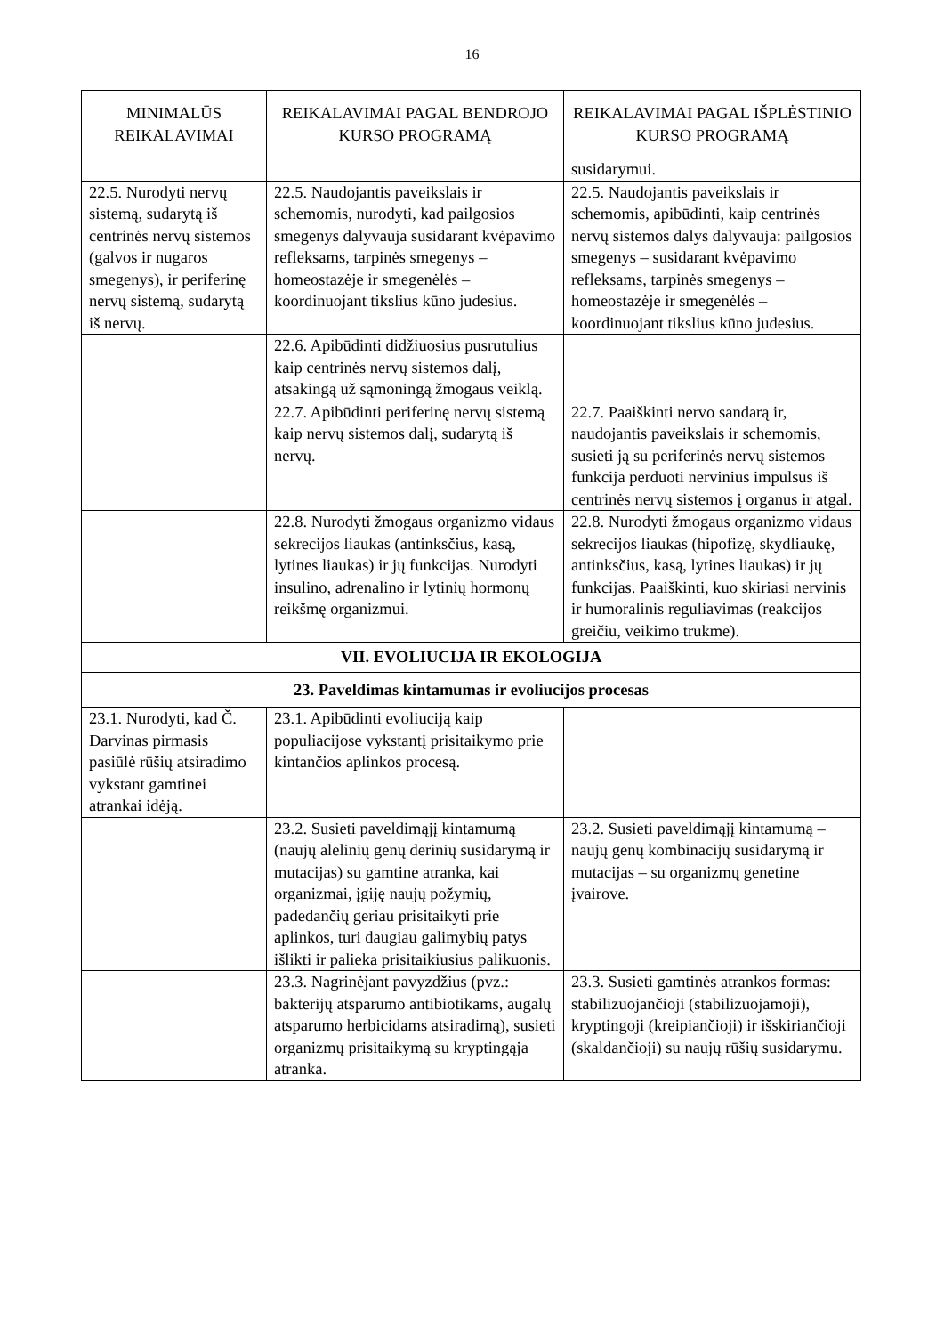16
| MINIMALŪS REIKALAVIMAI | REIKALAVIMAI PAGAL BENDROJO KURSO PROGRAMĄ | REIKALAVIMAI PAGAL IŠPLĖSTINIO KURSO PROGRAMĄ |
| --- | --- | --- |
| | | susidarymui. |
| 22.5. Nurodyti nervų sistemą, sudarytą iš centrinės nervų sistemos (galvos ir nugaros smegenys), ir periferinę nervų sistemą, sudarytą iš nervų. | 22.5. Naudojantis paveikslais ir schemomis, nurodyti, kad pailgosios smegenys dalyvauja susidarant kvėpavimo refleksams, tarpinės smegenys – homeostazėje ir smegenėlės – koordinuojant tikslius kūno judesius. | 22.5. Naudojantis paveikslais ir schemomis, apibūdinti, kaip centrinės nervų sistemos dalys dalyvauja: pailgosios smegenys – susidarant kvėpavimo refleksams, tarpinės smegenys – homeostazėje ir smegenėlės – koordinuojant tikslius kūno judesius. |
| | 22.6. Apibūdinti didžiuosius pusrutulius kaip centrinės nervų sistemos dalį, atsakingą už sąmoningą žmogaus veiklą. | |
| | 22.7. Apibūdinti periferinę nervų sistemą kaip nervų sistemos dalį, sudarytą iš nervų. | 22.7. Paaiškinti nervo sandarą ir, naudojantis paveikslais ir schemomis, susieti ją su periferinės nervų sistemos funkcija perduoti nervinius impulsus iš centrinės nervų sistemos į organus ir atgal. |
| | 22.8. Nurodyti žmogaus organizmo vidaus sekrecijos liaukas (antinksčius, kasą, lytines liaukas) ir jų funkcijas. Nurodyti insulino, adrenalino ir lytinių hormonų reikšmę organizmui. | 22.8. Nurodyti žmogaus organizmo vidaus sekrecijos liaukas (hipofizę, skydliaukę, antinksčius, kasą, lytines liaukas) ir jų funkcijas. Paaiškinti, kuo skiriasi nervinis ir humoralinis reguliavimas (reakcijos greičiu, veikimo trukme). |
| VII. EVOLIUCIJA IR EKOLOGIJA | | |
| 23. Paveldimas kintamumas ir evoliucijos procesas | | |
| 23.1. Nurodyti, kad Č. Darvinas pirmasis pasiūlė rūšių atsiradimo vykstant gamtinei atrankai idėją. | 23.1. Apibūdinti evoliuciją kaip populiacijose vykstantį prisitaikymo prie kintančios aplinkos procesą. | |
| | 23.2. Susieti paveldimąjį kintamumą (naujų alelinių genų derinių susidarymą ir mutacijas) su gamtine atranka, kai organizmai, įgiję naujų požymių, padedančių geriau prisitaikyti prie aplinkos, turi daugiau galimybių patys išlikti ir palieka prisitaikiusius palikuonis. | 23.2. Susieti paveldimąjį kintamumą – naujų genų kombinacijų susidarymą ir mutacijas – su organizmų genetine įvairove. |
| | 23.3. Nagrinėjant pavyzdžius (pvz.: bakterijų atsparumo antibiotikams, augalų atsparumo herbicidams atsiradimą), susieti organizmų prisitaikymą su kryptingąja atranka. | 23.3. Susieti gamtinės atrankos formas: stabilizuojančioji (stabilizuojamoji), kryptingoji (kreipiančioji) ir išskiriančioji (skaldančioji) su naujų rūšių susidarymu. |